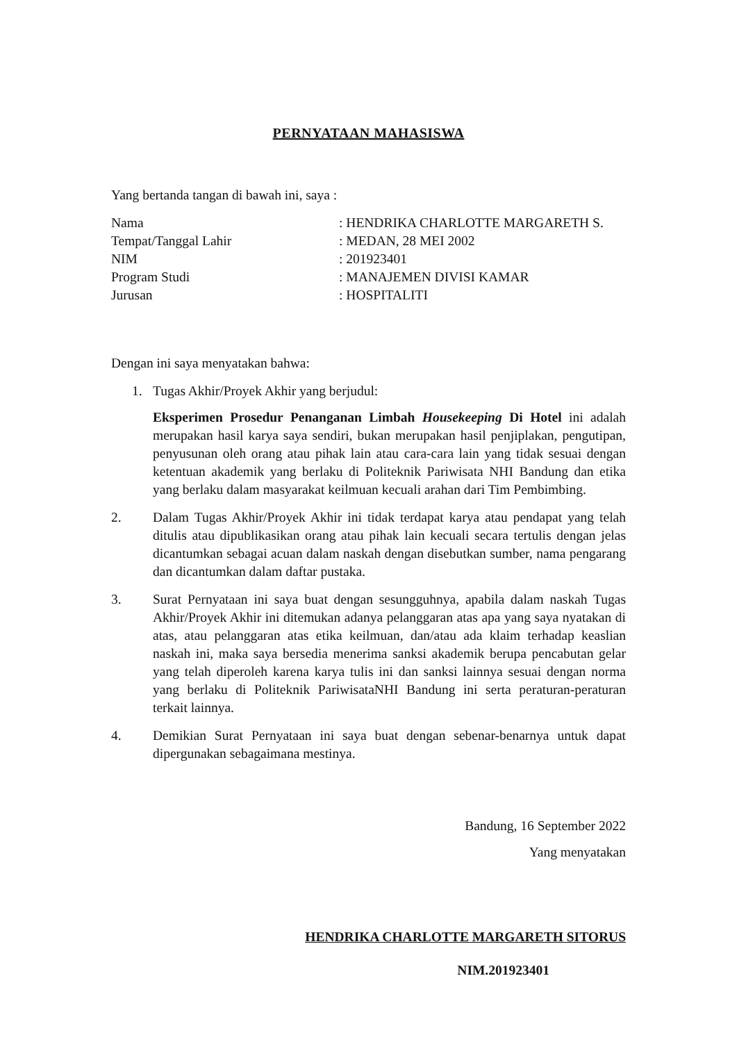PERNYATAAN MAHASISWA
Yang bertanda tangan di bawah ini, saya :
Nama
: HENDRIKA CHARLOTTE MARGARETH S.
Tempat/Tanggal Lahir
: MEDAN, 28 MEI 2002
NIM
: 201923401
Program Studi
: MANAJEMEN DIVISI KAMAR
Jurusan
: HOSPITALITI
Dengan ini saya menyatakan bahwa:
1. Tugas Akhir/Proyek Akhir yang berjudul:
Eksperimen Prosedur Penanganan Limbah Housekeeping Di Hotel ini adalah merupakan hasil karya saya sendiri, bukan merupakan hasil penjiplakan, pengutipan, penyusunan oleh orang atau pihak lain atau cara-cara lain yang tidak sesuai dengan ketentuan akademik yang berlaku di Politeknik Pariwisata NHI Bandung dan etika yang berlaku dalam masyarakat keilmuan kecuali arahan dari Tim Pembimbing.
2. Dalam Tugas Akhir/Proyek Akhir ini tidak terdapat karya atau pendapat yang telah ditulis atau dipublikasikan orang atau pihak lain kecuali secara tertulis dengan jelas dicantumkan sebagai acuan dalam naskah dengan disebutkan sumber, nama pengarang dan dicantumkan dalam daftar pustaka.
3. Surat Pernyataan ini saya buat dengan sesungguhnya, apabila dalam naskah Tugas Akhir/Proyek Akhir ini ditemukan adanya pelanggaran atas apa yang saya nyatakan di atas, atau pelanggaran atas etika keilmuan, dan/atau ada klaim terhadap keaslian naskah ini, maka saya bersedia menerima sanksi akademik berupa pencabutan gelar yang telah diperoleh karena karya tulis ini dan sanksi lainnya sesuai dengan norma yang berlaku di Politeknik PariwisataNHI Bandung ini serta peraturan-peraturan terkait lainnya.
4. Demikian Surat Pernyataan ini saya buat dengan sebenar-benarnya untuk dapat dipergunakan sebagaimana mestinya.
Bandung, 16 September 2022
Yang menyatakan
HENDRIKA CHARLOTTE MARGARETH SITORUS
NIM.201923401